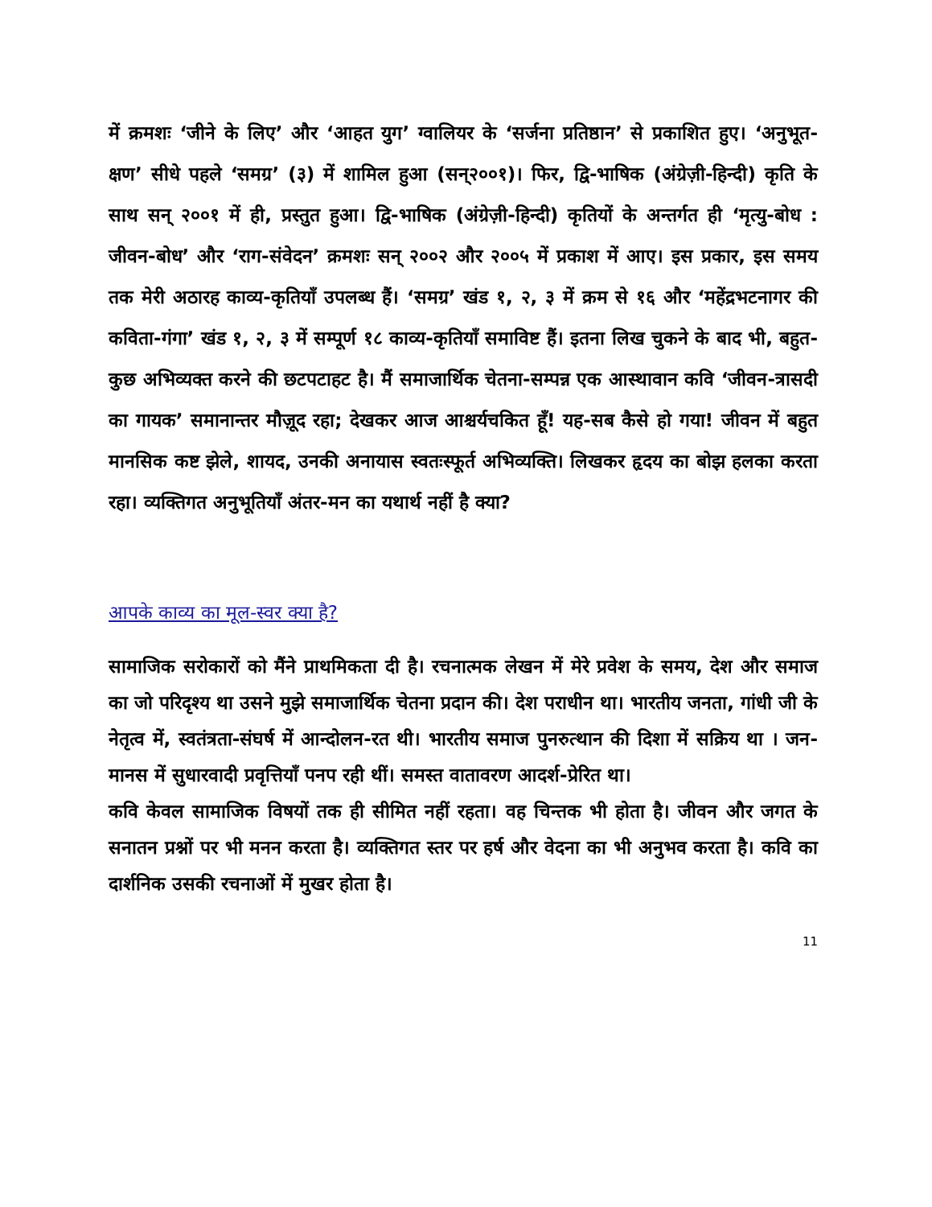में क्रमशः ‘जीने के लिए’ और ‘आहत युग’ ग्वालियर के ‘सर्जना प्रतिष्ठान’ से प्रकाशित हुए। ‘अनुभूत-क्षण’ सीधे पहले ‘समग्र’ (३) में शामिल हुआ (सन्२००१)। फिर, द्वि-भाषिक (अंग्रेज़ी-हिन्दी) कृति के साथ सन् २००१ में ही, प्रस्तुत हुआ। द्वि-भाषिक (अंग्रेज़ी-हिन्दी) कृतियों के अन्तर्गत ही ‘मृत्यु-बोध : जीवन-बोध’ और ‘राग-संवेदन’ क्रमशः सन् २००२ और २००५ में प्रकाश में आए। इस प्रकार, इस समय तक मेरी अठारह काव्य-कृतियाँ उपलब्ध हैं। ‘समग्र’ खंड १, २, ३ में क्रम से १६ और ‘महेंद्रभटनागर की कविता-गंगा’ खंड १, २, ३ में सम्पूर्ण १८ काव्य-कृतियाँ समाविष्ट हैं। इतना लिख चुकने के बाद भी, बहुत-कुछ अभिव्यक्त करने की छटपटाहट है। मैं समाजार्थिक चेतना-सम्पन्न एक आस्थावान कवि ‘जीवन-त्रासदी का गायक’ समानान्तर मौज़ूद रहा; देखकर आज आश्चर्यचकित हूँ! यह-सब कैसे हो गया! जीवन में बहुत मानसिक कष्ट झेले, शायद, उनकी अनायास स्वतःस्फूर्त अभिव्यक्ति। लिखकर हृदय का बोझ हलका करता रहा। व्यक्तिगत अनुभूतियाँ अंतर-मन का यथार्थ नहीं है क्या?
आपके काव्य का मूल-स्वर क्या है?
सामाजिक सरोकारों को मैंने प्राथमिकता दी है। रचनात्मक लेखन में मेरे प्रवेश के समय, देश और समाज का जो परिदृश्य था उसने मुझे समाजार्थिक चेतना प्रदान की। देश पराधीन था। भारतीय जनता, गांधी जी के नेतृत्व में, स्वतंत्रता-संघर्ष में आन्दोलन-रत थी। भारतीय समाज पुनरुत्थान की दिशा में सक्रिय था । जन-मानस में सुधारवादी प्रवृत्तियाँ पनप रही थीं। समस्त वातावरण आदर्श-प्रेरित था।
कवि केवल सामाजिक विषयों तक ही सीमित नहीं रहता। वह चिन्तक भी होता है। जीवन और जगत के सनातन प्रश्नों पर भी मनन करता है। व्यक्तिगत स्तर पर हर्ष और वेदना का भी अनुभव करता है। कवि का दार्शनिक उसकी रचनाओं में मुखर होता है।
11